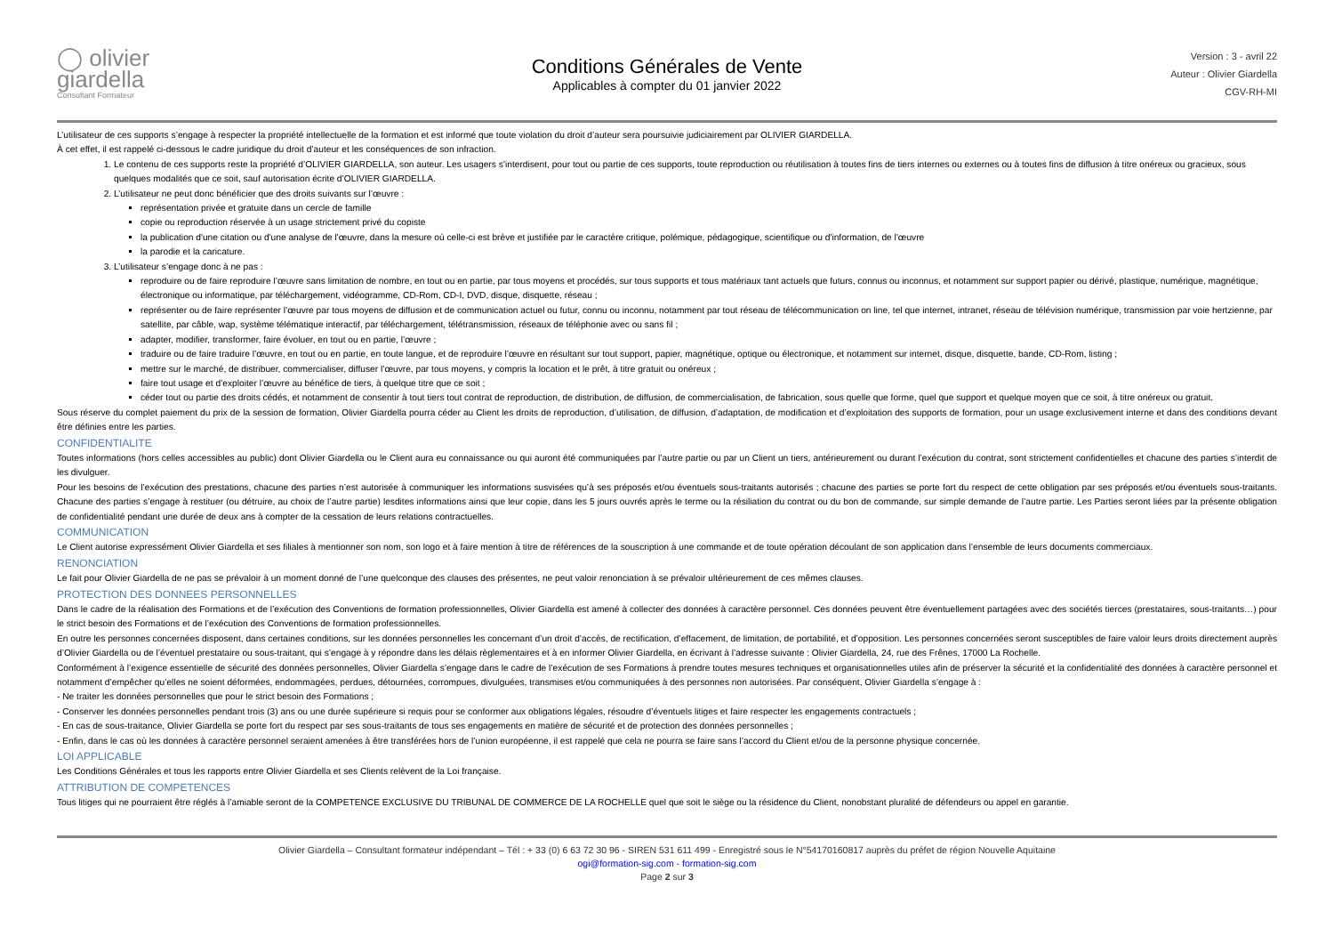◯ olivier
giardella
Consultant Formateur
Conditions Générales de Vente
Applicables à compter du 01 janvier 2022
Version : 3 - avril 22
Auteur : Olivier Giardella
CGV-RH-MI
L’utilisateur de ces supports s’engage à respecter la propriété intellectuelle de la formation et est informé que toute violation du droit d’auteur sera poursuivie judiciairement par OLIVIER GIARDELLA.
À cet effet, il est rappelé ci-dessous le cadre juridique du droit d’auteur et les conséquences de son infraction.
1. Le contenu de ces supports reste la propriété d’OLIVIER GIARDELLA, son auteur. Les usagers s’interdisent, pour tout ou partie de ces supports, toute reproduction ou réutilisation à toutes fins de tiers internes ou externes ou à toutes fins de diffusion à titre onéreux ou gracieux, sous quelques modalités que ce soit, sauf autorisation écrite d’OLIVIER GIARDELLA.
2. L’utilisateur ne peut donc bénéficier que des droits suivants sur l’œuvre :
représentation privée et gratuite dans un cercle de famille
copie ou reproduction réservée à un usage strictement privé du copiste
la publication d'une citation ou d'une analyse de l'œuvre, dans la mesure où celle-ci est brève et justifiée par le caractère critique, polémique, pédagogique, scientifique ou d'information, de l'œuvre
la parodie et la caricature.
3. L’utilisateur s’engage donc à ne pas :
reproduire ou de faire reproduire l’œuvre sans limitation de nombre, en tout ou en partie, par tous moyens et procédés, sur tous supports et tous matériaux tant actuels que futurs, connus ou inconnus, et notamment sur support papier ou dérivé, plastique, numérique, magnétique, électronique ou informatique, par téléchargement, vidéogramme, CD-Rom, CD-I, DVD, disque, disquette, réseau ;
représenter ou de faire représenter l’œuvre par tous moyens de diffusion et de communication actuel ou futur, connu ou inconnu, notamment par tout réseau de télécommunication on line, tel que internet, intranet, réseau de télévision numérique, transmission par voie hertzienne, par satellite, par câble, wap, système télématique interactif, par téléchargement, télétransmission, réseaux de téléphonie avec ou sans fil ;
adapter, modifier, transformer, faire évoluer, en tout ou en partie, l’œuvre ;
traduire ou de faire traduire l’œuvre, en tout ou en partie, en toute langue, et de reproduire l’œuvre en résultant sur tout support, papier, magnétique, optique ou électronique, et notamment sur internet, disque, disquette, bande, CD-Rom, listing ;
mettre sur le marché, de distribuer, commercialiser, diffuser l’œuvre, par tous moyens, y compris la location et le prêt, à titre gratuit ou onéreux ;
faire tout usage et d’exploiter l’œuvre au bénéfice de tiers, à quelque titre que ce soit ;
céder tout ou partie des droits cédés, et notamment de consentir à tout tiers tout contrat de reproduction, de distribution, de diffusion, de commercialisation, de fabrication, sous quelle que forme, quel que support et quelque moyen que ce soit, à titre onéreux ou gratuit.
Sous réserve du complet paiement du prix de la session de formation, Olivier Giardella pourra céder au Client les droits de reproduction, d’utilisation, de diffusion, d’adaptation, de modification et d’exploitation des supports de formation, pour un usage exclusivement interne et dans des conditions devant être définies entre les parties.
CONFIDENTIALITE
Toutes informations (hors celles accessibles au public) dont Olivier Giardella ou le Client aura eu connaissance ou qui auront été communiquées par l’autre partie ou par un Client un tiers, antérieurement ou durant l’exécution du contrat, sont strictement confidentielles et chacune des parties s’interdit de les divulguer.
Pour les besoins de l’exécution des prestations, chacune des parties n’est autorisée à communiquer les informations susvisées qu’à ses préposés et/ou éventuels sous-traitants autorisés ; chacune des parties se porte fort du respect de cette obligation par ses préposés et/ou éventuels sous-traitants. Chacune des parties s’engage à restituer (ou détruire, au choix de l’autre partie) lesdites informations ainsi que leur copie, dans les 5 jours ouvrés après le terme ou la résiliation du contrat ou du bon de commande, sur simple demande de l’autre partie. Les Parties seront liées par la présente obligation de confidentialité pendant une durée de deux ans à compter de la cessation de leurs relations contractuelles.
COMMUNICATION
Le Client autorise expressément Olivier Giardella et ses filiales à mentionner son nom, son logo et à faire mention à titre de références de la souscription à une commande et de toute opération découlant de son application dans l’ensemble de leurs documents commerciaux.
RENONCIATION
Le fait pour Olivier Giardella de ne pas se prévaloir à un moment donné de l’une quelconque des clauses des présentes, ne peut valoir renonciation à se prévaloir ultérieurement de ces mêmes clauses.
PROTECTION DES DONNEES PERSONNELLES
Dans le cadre de la réalisation des Formations et de l’exécution des Conventions de formation professionnelles, Olivier Giardella est amené à collecter des données à caractère personnel. Ces données peuvent être éventuellement partagées avec des sociétés tierces (prestataires, sous-traitants…) pour le strict besoin des Formations et de l’exécution des Conventions de formation professionnelles.
En outre les personnes concernées disposent, dans certaines conditions, sur les données personnelles les concernant d’un droit d’accès, de rectification, d’effacement, de limitation, de portabilité, et d’opposition. Les personnes concernées seront susceptibles de faire valoir leurs droits directement auprès d’Olivier Giardella ou de l’éventuel prestataire ou sous-traitant, qui s’engage à y répondre dans les délais règlementaires et à en informer Olivier Giardella, en écrivant à l’adresse suivante : Olivier Giardella, 24, rue des Frênes, 17000 La Rochelle.
Conformément à l’exigence essentielle de sécurité des données personnelles, Olivier Giardella s’engage dans le cadre de l’exécution de ses Formations à prendre toutes mesures techniques et organisationnelles utiles afin de préserver la sécurité et la confidentialité des données à caractère personnel et notamment d’empêcher qu’elles ne soient déformées, endommagées, perdues, détournées, corrompues, divulguées, transmises et/ou communiquées à des personnes non autorisées. Par conséquent, Olivier Giardella s’engage à :
- Ne traiter les données personnelles que pour le strict besoin des Formations ;
- Conserver les données personnelles pendant trois (3) ans ou une durée supérieure si requis pour se conformer aux obligations légales, résoudre d’éventuels litiges et faire respecter les engagements contractuels ;
- En cas de sous-traitance, Olivier Giardella se porte fort du respect par ses sous-traitants de tous ses engagements en matière de sécurité et de protection des données personnelles ;
- Enfin, dans le cas où les données à caractère personnel seraient amenées à être transférées hors de l’union européenne, il est rappelé que cela ne pourra se faire sans l’accord du Client et/ou de la personne physique concernée.
LOI APPLICABLE
Les Conditions Générales et tous les rapports entre Olivier Giardella et ses Clients relèvent de la Loi française.
ATTRIBUTION DE COMPETENCES
Tous litiges qui ne pourraient être réglés à l’amiable seront de la COMPETENCE EXCLUSIVE DU TRIBUNAL DE COMMERCE DE LA ROCHELLE quel que soit le siège ou la résidence du Client, nonobstant pluralité de défendeurs ou appel en garantie.
Olivier Giardella – Consultant formateur indépendant – Tél : + 33 (0) 6 63 72 30 96 - SIREN 531 611 499 - Enregistré sous le N°54170160817 auprès du préfet de région Nouvelle Aquitaine
ogi@formation-sig.com - formation-sig.com
Page 2 sur 3